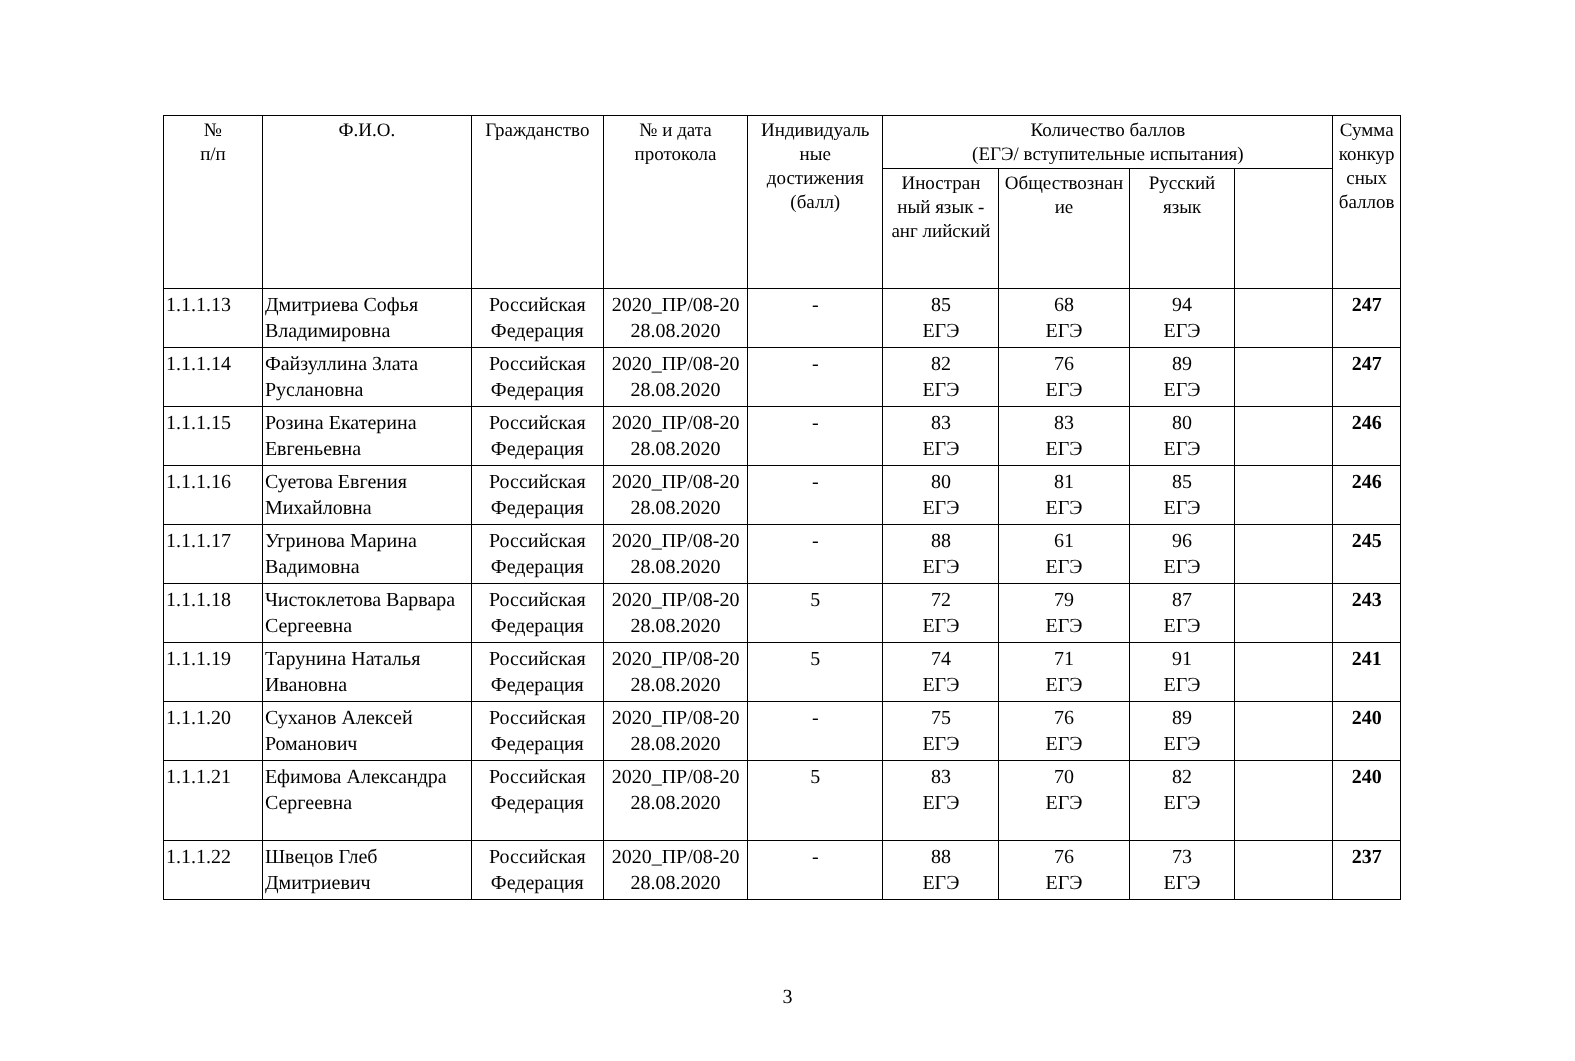| № п/п | Ф.И.О. | Гражданство | № и дата протокола | Индивидуаль ные достижения (балл) | Количество баллов (ЕГЭ/ вступительные испытания) | | | | Сумма конкур сных баллов |
| --- | --- | --- | --- | --- | --- | --- | --- | --- | --- |
| | | | | | Иностран ный язык - анг лийский | Обществознан ие | Русский язык | | |
| 1.1.1.13 | Дмитриева Софья Владимировна | Российская Федерация | 2020_ПР/08-20 28.08.2020 | - | 85 ЕГЭ | 68 ЕГЭ | 94 ЕГЭ | | 247 |
| 1.1.1.14 | Файзуллина Злата Руслановна | Российская Федерация | 2020_ПР/08-20 28.08.2020 | - | 82 ЕГЭ | 76 ЕГЭ | 89 ЕГЭ | | 247 |
| 1.1.1.15 | Розина Екатерина Евгеньевна | Российская Федерация | 2020_ПР/08-20 28.08.2020 | - | 83 ЕГЭ | 83 ЕГЭ | 80 ЕГЭ | | 246 |
| 1.1.1.16 | Суетова Евгения Михайловна | Российская Федерация | 2020_ПР/08-20 28.08.2020 | - | 80 ЕГЭ | 81 ЕГЭ | 85 ЕГЭ | | 246 |
| 1.1.1.17 | Угринова Марина Вадимовна | Российская Федерация | 2020_ПР/08-20 28.08.2020 | - | 88 ЕГЭ | 61 ЕГЭ | 96 ЕГЭ | | 245 |
| 1.1.1.18 | Чистоклетова Варвара Сергеевна | Российская Федерация | 2020_ПР/08-20 28.08.2020 | 5 | 72 ЕГЭ | 79 ЕГЭ | 87 ЕГЭ | | 243 |
| 1.1.1.19 | Тарунина Наталья Ивановна | Российская Федерация | 2020_ПР/08-20 28.08.2020 | 5 | 74 ЕГЭ | 71 ЕГЭ | 91 ЕГЭ | | 241 |
| 1.1.1.20 | Суханов Алексей Романович | Российская Федерация | 2020_ПР/08-20 28.08.2020 | - | 75 ЕГЭ | 76 ЕГЭ | 89 ЕГЭ | | 240 |
| 1.1.1.21 | Ефимова Александра Сергеевна | Российская Федерация | 2020_ПР/08-20 28.08.2020 | 5 | 83 ЕГЭ | 70 ЕГЭ | 82 ЕГЭ | | 240 |
| 1.1.1.22 | Швецов Глеб Дмитриевич | Российская Федерация | 2020_ПР/08-20 28.08.2020 | - | 88 ЕГЭ | 76 ЕГЭ | 73 ЕГЭ | | 237 |
3